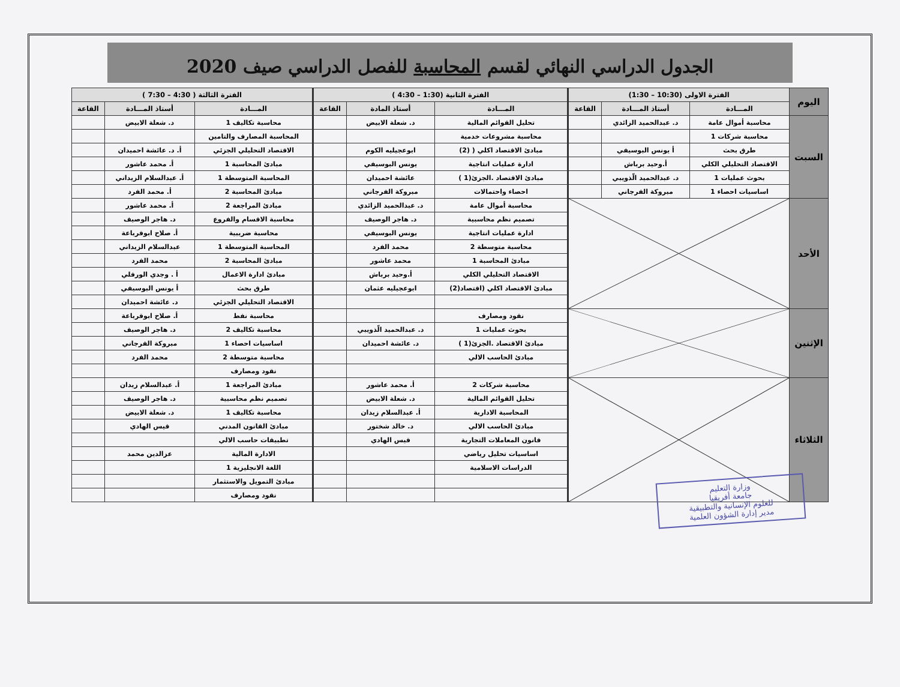الجدول الدراسي النهائي لقسم المحاسبة للفصل الدراسي صيف 2020
| اليوم | الفترة الاولى (10:30 – 1:30) | | | الفترة الثانية (1:30 – 4:30 ) | | | الفترة الثالثة ( 4:30 – 7:30 ) | | |
| --- | --- | --- | --- | --- | --- | --- | --- | --- | --- |
| | المـــادة | أستاذ المـــادة | القاعة | المـــادة | أستاذ المادة | القاعة | المـــادة | أستاذ المـــادة | القاعة |
| السبت | محاسبة أموال عامة | د. عبدالحميد الزائدي | | تحليل القوائم المالية | د. شعلة الابيض | | محاسبة تكاليف 1 | د. شعلة الابيض | |
| | محاسبة شركات 1 | | | محاسبة مشروعات خدمية | | | المحاسبة المصارف والتامين | | |
| | طرق بحث | أ يونس البوسيفي | | مبادئ الاقتصاد اكلي ( (2) | ابوعجيليه الكوم | | الاقتصاد التحليلي الجزئي | أ. د. عائشة احميدان | |
| | الاقتصاد التحليلي الكلي | أ.وحيد برباش | | ادارة عمليات انتاجية | يونس البوسيفي | | مبادئ المحاسبة 1 | أ. محمد عاشور | |
| | بحوث عمليات 1 | د. عبدالحميد الّذويبي | | مبادئ الاقتصاد .الجزئ(1 ) | عائشة احميدان | | المحاسبة المتوسطة 1 | أ. عبدالسلام الزيداني | |
| | اساسيات احصاء 1 | مبروكة الفرجاني | | احصاء واحتمالات | مبروكة الفرجاني | | مبادئ المحاسبة 2 | أ. محمد الفرد | |
| الأحد | | | | محاسبة أموال عامة | د. عبدالحميد الزائدي | | مبادئ المراجعة 2 | أ. محمد عاشور | |
| | | | | تصميم نظم محاسبية | د. هاجر الوصيف | | محاسبة الاقسام والفروع | د. هاجر الوصيف | |
| | | | | ادارة عمليات انتاجية | يونس البوسيفي | | محاسبة ضريبية | أ. صلاح ابوقرباعة | |
| | | | | محاسبة متوسطة 2 | محمد الفرد | | المحاسبة المتوسطة 1 | عبدالسلام الزيداني | |
| | | | | مبادئ المحاسبة 1 | محمد عاشور | | مبادئ المحاسبة 2 | محمد الفرد | |
| | | | | الاقتصاد التحليلي الكلي | أ.وحيد برباش | | مبادئ ادارة الاعمال | أ . وجدي الورفلي | |
| | | | | مبادئ الاقتصاد اكلي (اقتصاد(2) | ابوعجيليه عثمان | | طرق بحث | أ يونس البوسيفي | |
| | | | | | | | الاقتصاد التحليلي الجزئي | د. عائشة احميدان | |
| الإثنين | | | | نقود ومصارف | | | محاسبة نفط | أ. صلاح ابوقرباعة | |
| | | | | بحوث عمليات 1 | د. عبدالحميد الّذويبي | | محاسبة تكاليف 2 | د. هاجر الوصيف | |
| | | | | مبادئ الاقتصاد .الجزئ(1 ) | د. عائشة احميدان | | اساسيات احصاء 1 | مبروكة الفرجاني | |
| | | | | مبادئ الحاسب الالي | | | محاسبة متوسطة 2 | محمد الفرد | |
| | | | | | | | نقود ومصارف | | |
| الثلاثاء | | | | محاسبة شركات 2 | أ. محمد عاشور | | مبادئ المراجعة 1 | أ. عبدالسلام زيدان | |
| | | | | تحليل القوائم المالية | د. شعلة الابيض | | تصميم نظم محاسبية | د. هاجر الوصيف | |
| | | | | المحاسبة الادارية | أ. عبدالسلام زيدان | | محاسبة تكاليف 1 | د. شعلة الابيض | |
| | | | | مبادئ الحاسب الالي | د. خالد شختور | | مبادئ القانون المدني | قيس الهادي | |
| | | | | قانون المعاملات التجارية | قيس الهادي | | تطبيقات حاسب الالي | | |
| | | | | اساسيات تحليل رياضي | | | الادارة المالية | عزالدين محمد | |
| | | | | الدراسات الاسلامية | | | اللغة الانجليزية 1 | | |
| | | | | | | | مبادئ التمويل والاستثمار | | |
| | | | | | | | نقود ومصارف | | |
وزارة التعليم
جامعة أفريقيا
للعلوم الإنسانية والتطبيقية
مدير إدارة الشؤون العلمية